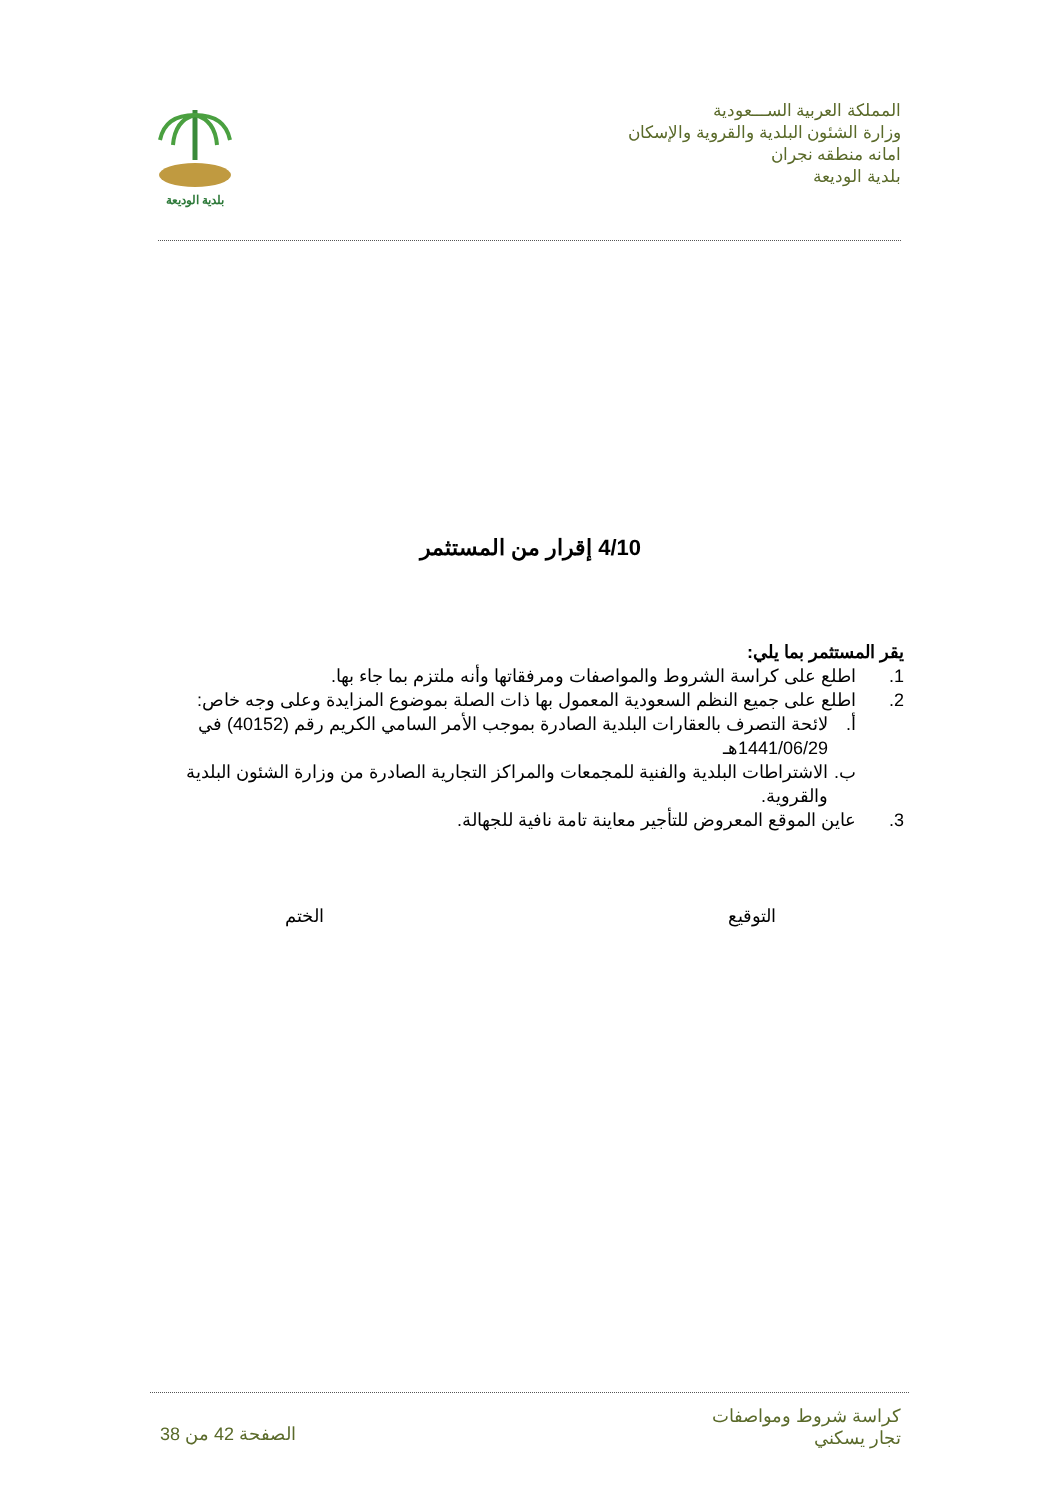المملكة العربية الســـعودية
وزارة الشئون البلدية والقروية والإسكان
امانه منطقه نجران
بلدية الوديعة
بلدية الوديعة
4/10 إقرار من المستثمر
يقر المستثمر بما يلي:
1. اطلع على كراسة الشروط والمواصفات ومرفقاتها وأنه ملتزم بما جاء بها.
2. اطلع على جميع النظم السعودية المعمول بها ذات الصلة بموضوع المزايدة وعلى وجه خاص:
أ. لائحة التصرف بالعقارات البلدية الصادرة بموجب الأمر السامي الكريم رقم (40152) في 1441/06/29هـ
ب. الاشتراطات البلدية والفنية للمجمعات والمراكز التجارية الصادرة من وزارة الشئون البلدية والقروية.
3. عاين الموقع المعروض للتأجير معاينة تامة نافية للجهالة.
التوقيع الختم
كراسة شروط ومواصفات
تجار يسكني
الصفحة 42 من 38